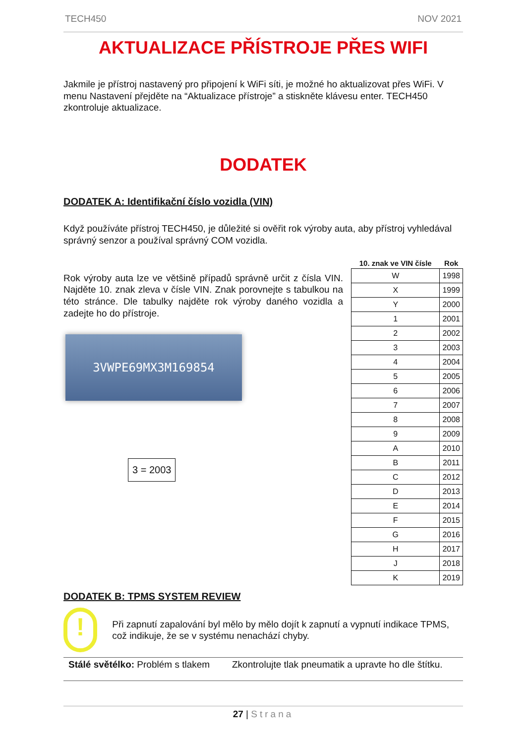TECH450 NOV 2021
AKTUALIZACE PŘÍSTROJE PŘES WIFI
Jakmile je přístroj nastavený pro připojení k WiFi síti, je možné ho aktualizovat přes WiFi. V menu Nastavení přejděte na “Aktualizace přístroje” a stiskněte klávesu enter. TECH450 zkontroluje aktualizace.
DODATEK
DODATEK A: Identifikační číslo vozidla (VIN)
Když používáte přístroj TECH450, je důležité si ověřit rok výroby auta, aby přístroj vyhledával správný senzor a používal správný COM vozidla.
Rok výroby auta lze ve většině případů správně určit z čísla VIN. Najděte 10. znak zleva v čísle VIN. Znak porovnejte s tabulkou na této stránce. Dle tabulky najděte rok výroby daného vozidla a zadejte ho do přístroje.
3VWPE69MX3M169854
3 = 2003
| 10. znak ve VIN čísle | Rok |
| --- | --- |
| W | 1998 |
| X | 1999 |
| Y | 2000 |
| 1 | 2001 |
| 2 | 2002 |
| 3 | 2003 |
| 4 | 2004 |
| 5 | 2005 |
| 6 | 2006 |
| 7 | 2007 |
| 8 | 2008 |
| 9 | 2009 |
| A | 2010 |
| B | 2011 |
| C | 2012 |
| D | 2013 |
| E | 2014 |
| F | 2015 |
| G | 2016 |
| H | 2017 |
| J | 2018 |
| K | 2019 |
DODATEK B: TPMS SYSTEM REVIEW
!
Při zapnutí zapalování byl mělo by mělo dojít k zapnutí a vypnutí indikace TPMS, což indikuje, že se v systému nenachází chyby.
Stálé světélko: Problém s tlakem Zkontrolujte tlak pneumatik a upravte ho dle štítku.
27 | Strana